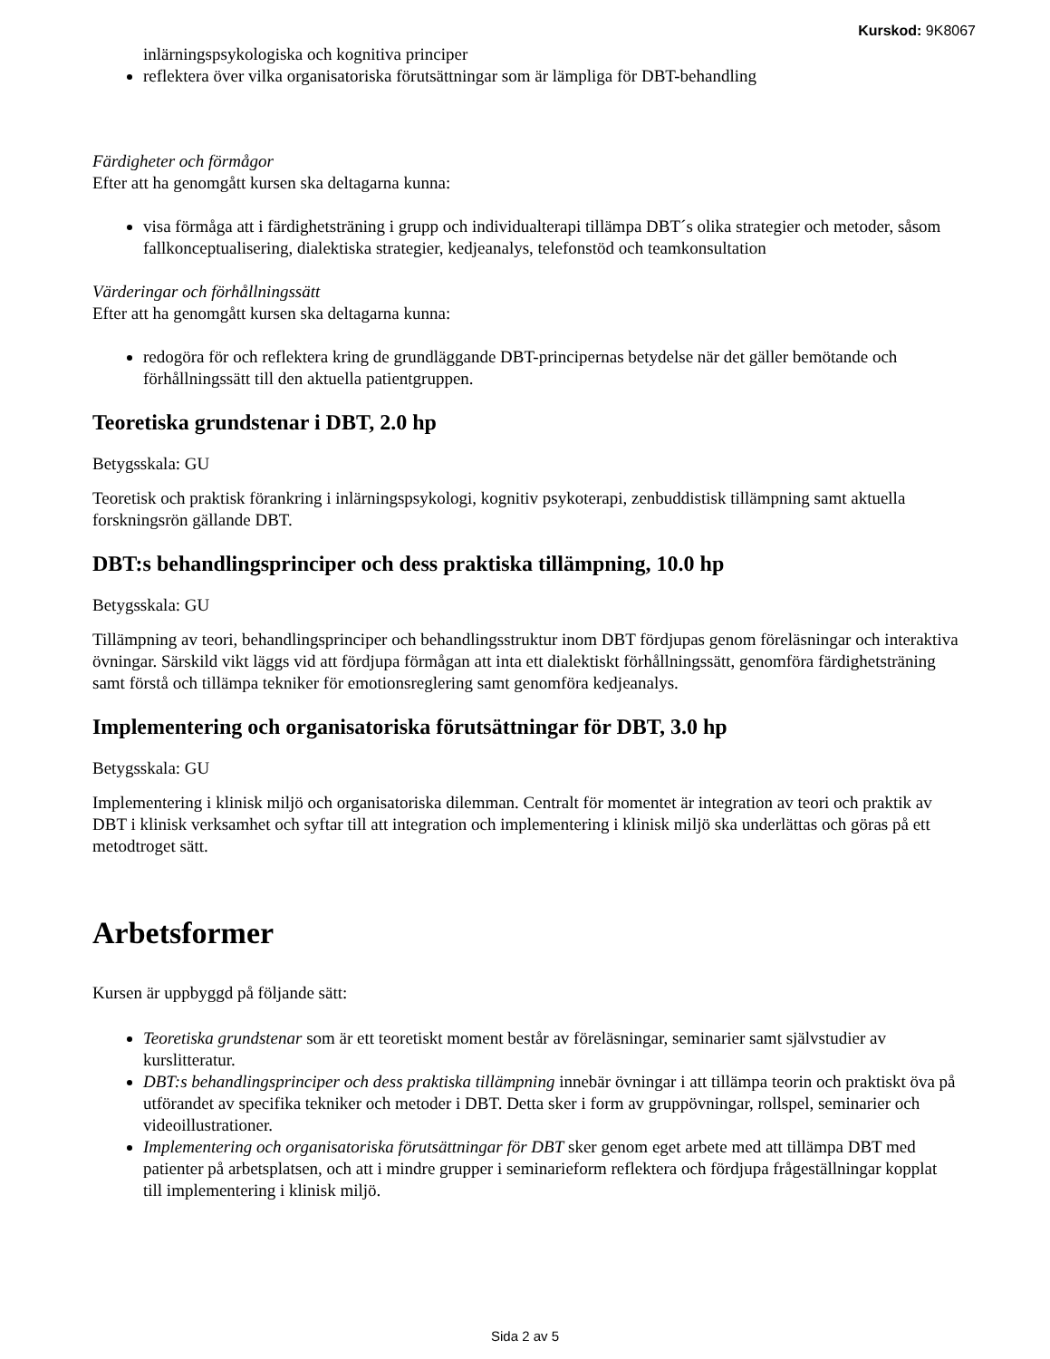Kurskod: 9K8067
inlärningspsykologiska och kognitiva principer
reflektera över vilka organisatoriska förutsättningar som är lämpliga för DBT-behandling
Färdigheter och förmågor
Efter att ha genomgått kursen ska deltagarna kunna:
visa förmåga att i färdighetsträning i grupp och individualterapi tillämpa DBT´s olika strategier och metoder, såsom fallkonceptualisering, dialektiska strategier, kedjeanalys, telefonstöd och teamkonsultation
Värderingar och förhållningssätt
Efter att ha genomgått kursen ska deltagarna kunna:
redogöra för och reflektera kring de grundläggande DBT-principernas betydelse när det gäller bemötande och förhållningssätt till den aktuella patientgruppen.
Teoretiska grundstenar i DBT, 2.0 hp
Betygsskala: GU
Teoretisk och praktisk förankring i inlärningspsykologi, kognitiv psykoterapi, zenbuddistisk tillämpning samt aktuella forskningsrön gällande DBT.
DBT:s behandlingsprinciper och dess praktiska tillämpning, 10.0 hp
Betygsskala: GU
Tillämpning av teori, behandlingsprinciper och behandlingsstruktur inom DBT fördjupas genom föreläsningar och interaktiva övningar. Särskild vikt läggs vid att fördjupa förmågan att inta ett dialektiskt förhållningssätt, genomföra färdighetsträning samt förstå och tillämpa tekniker för emotionsreglering samt genomföra kedjeanalys.
Implementering och organisatoriska förutsättningar för DBT, 3.0 hp
Betygsskala: GU
Implementering i klinisk miljö och organisatoriska dilemman. Centralt för momentet är integration av teori och praktik av DBT i klinisk verksamhet och syftar till att integration och implementering i klinisk miljö ska underlättas och göras på ett metodtroget sätt.
Arbetsformer
Kursen är uppbyggd på följande sätt:
Teoretiska grundstenar som är ett teoretiskt moment består av föreläsningar, seminarier samt självstudier av kurslitteratur.
DBT:s behandlingsprinciper och dess praktiska tillämpning innebär övningar i att tillämpa teorin och praktiskt öva på utförandet av specifika tekniker och metoder i DBT. Detta sker i form av gruppövningar, rollspel, seminarier och videoillustrationer.
Implementering och organisatoriska förutsättningar för DBT sker genom eget arbete med att tillämpa DBT med patienter på arbetsplatsen, och att i mindre grupper i seminarieform reflektera och fördjupa frågeställningar kopplat till implementering i klinisk miljö.
Sida 2 av 5